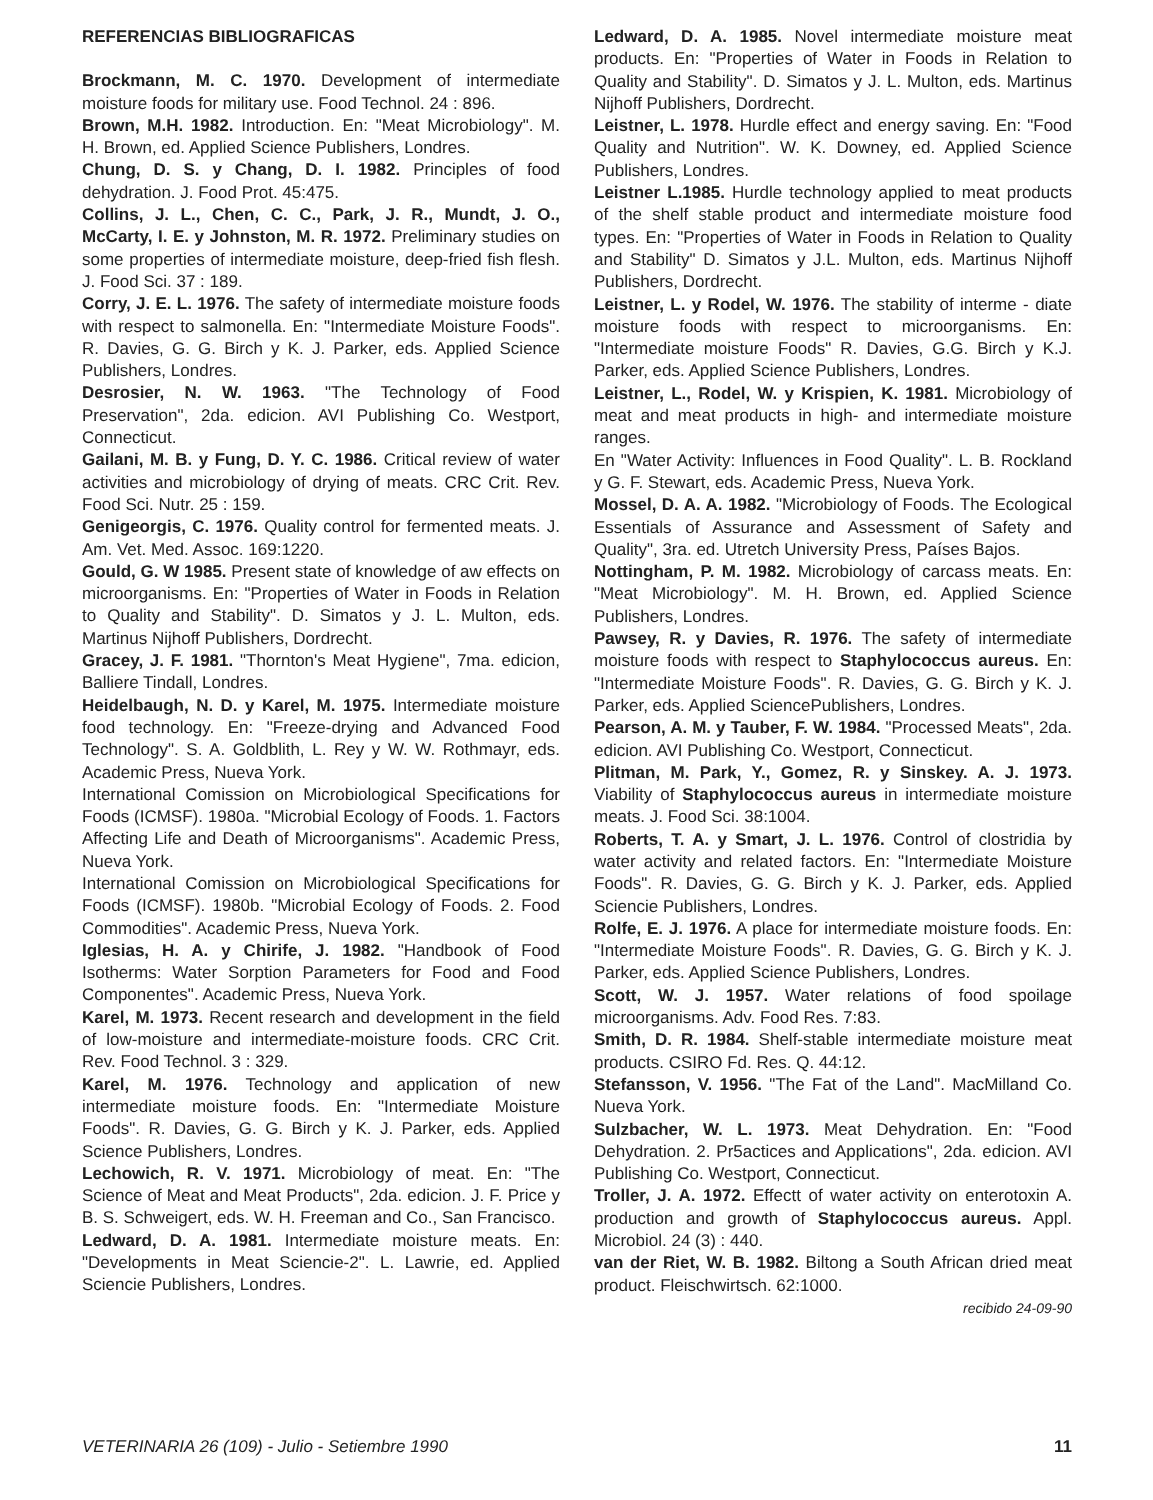REFERENCIAS BIBLIOGRAFICAS
Brockmann, M. C. 1970. Development of intermediate moisture foods for military use. Food Technol. 24 : 896.
Brown, M.H. 1982. Introduction. En: "Meat Microbiology". M. H. Brown, ed. Applied Science Publishers, Londres.
Chung, D. S. y Chang, D. I. 1982. Principles of food dehydration. J. Food Prot. 45:475.
Collins, J. L., Chen, C. C., Park, J. R., Mundt, J. O., McCarty, I. E. y Johnston, M. R. 1972. Preliminary studies on some properties of intermediate moisture, deep-fried fish flesh. J. Food Sci. 37 : 189.
Corry, J. E. L. 1976. The safety of intermediate moisture foods with respect to salmonella. En: "Intermediate Moisture Foods". R. Davies, G. G. Birch y K. J. Parker, eds. Applied Science Publishers, Londres.
Desrosier, N. W. 1963. "The Technology of Food Preservation", 2da. edicion. AVI Publishing Co. Westport, Connecticut.
Gailani, M. B. y Fung, D. Y. C. 1986. Critical review of water activities and microbiology of drying of meats. CRC Crit. Rev. Food Sci. Nutr. 25 : 159.
Genigeorgis, C. 1976. Quality control for fermented meats. J. Am. Vet. Med. Assoc. 169:1220.
Gould, G. W 1985. Present state of knowledge of aw effects on microorganisms. En: "Properties of Water in Foods in Relation to Quality and Stability". D. Simatos y J. L. Multon, eds. Martinus Nijhoff Publishers, Dordrecht.
Gracey, J. F. 1981. "Thornton's Meat Hygiene", 7ma. edicion, Balliere Tindall, Londres.
Heidelbaugh, N. D. y Karel, M. 1975. Intermediate moisture food technology. En: "Freeze-drying and Advanced Food Technology". S. A. Goldblith, L. Rey y W. W. Rothmayr, eds. Academic Press, Nueva York.
International Comission on Microbiological Specifications for Foods (ICMSF). 1980a. "Microbial Ecology of Foods. 1. Factors Affecting Life and Death of Microorganisms". Academic Press, Nueva York.
International Comission on Microbiological Specifications for Foods (ICMSF). 1980b. "Microbial Ecology of Foods. 2. Food Commodities". Academic Press, Nueva York.
Iglesias, H. A. y Chirife, J. 1982. "Handbook of Food Isotherms: Water Sorption Parameters for Food and Food Componentes". Academic Press, Nueva York.
Karel, M. 1973. Recent research and development in the field of low-moisture and intermediate-moisture foods. CRC Crit. Rev. Food Technol. 3 : 329.
Karel, M. 1976. Technology and application of new intermediate moisture foods. En: "Intermediate Moisture Foods". R. Davies, G. G. Birch y K. J. Parker, eds. Applied Science Publishers, Londres.
Lechowich, R. V. 1971. Microbiology of meat. En: "The Science of Meat and Meat Products", 2da. edicion. J. F. Price y B. S. Schweigert, eds. W. H. Freeman and Co., San Francisco.
Ledward, D. A. 1981. Intermediate moisture meats. En: "Developments in Meat Sciencie-2". L. Lawrie, ed. Applied Sciencie Publishers, Londres.
Ledward, D. A. 1985. Novel intermediate moisture meat products. En: "Properties of Water in Foods in Relation to Quality and Stability". D. Simatos y J. L. Multon, eds. Martinus Nijhoff Publishers, Dordrecht.
Leistner, L. 1978. Hurdle effect and energy saving. En: "Food Quality and Nutrition". W. K. Downey, ed. Applied Science Publishers, Londres.
Leistner L.1985. Hurdle technology applied to meat products of the shelf stable product and intermediate moisture food types. En: "Properties of Water in Foods in Relation to Quality and Stability" D. Simatos y J.L. Multon, eds. Martinus Nijhoff Publishers, Dordrecht.
Leistner, L. y Rodel, W. 1976. The stability of interme - diate moisture foods with respect to microorganisms. En: "Intermediate moisture Foods" R. Davies, G.G. Birch y K.J. Parker, eds. Applied Science Publishers, Londres.
Leistner, L., Rodel, W. y Krispien, K. 1981. Microbiology of meat and meat products in high- and intermediate moisture ranges.
En "Water Activity: Influences in Food Quality". L. B. Rockland y G. F. Stewart, eds. Academic Press, Nueva York.
Mossel, D. A. A. 1982. "Microbiology of Foods. The Ecological Essentials of Assurance and Assessment of Safety and Quality", 3ra. ed. Utretch University Press, Países Bajos.
Nottingham, P. M. 1982. Microbiology of carcass meats. En: "Meat Microbiology". M. H. Brown, ed. Applied Science Publishers, Londres.
Pawsey, R. y Davies, R. 1976. The safety of intermediate moisture foods with respect to Staphylococcus aureus. En: "Intermediate Moisture Foods". R. Davies, G. G. Birch y K. J. Parker, eds. Applied SciencePublishers, Londres.
Pearson, A. M. y Tauber, F. W. 1984. "Processed Meats", 2da. edicion. AVI Publishing Co. Westport, Connecticut.
Plitman, M. Park, Y., Gomez, R. y Sinskey. A. J. 1973. Viability of Staphylococcus aureus in intermediate moisture meats. J. Food Sci. 38:1004.
Roberts, T. A. y Smart, J. L. 1976. Control of clostridia by water activity and related factors. En: "Intermediate Moisture Foods". R. Davies, G. G. Birch y K. J. Parker, eds. Applied Sciencie Publishers, Londres.
Rolfe, E. J. 1976. A place for intermediate moisture foods. En: "Intermediate Moisture Foods". R. Davies, G. G. Birch y K. J. Parker, eds. Applied Science Publishers, Londres.
Scott, W. J. 1957. Water relations of food spoilage microorganisms. Adv. Food Res. 7:83.
Smith, D. R. 1984. Shelf-stable intermediate moisture meat products. CSIRO Fd. Res. Q. 44:12.
Stefansson, V. 1956. "The Fat of the Land". MacMilland Co. Nueva York.
Sulzbacher, W. L. 1973. Meat Dehydration. En: "Food Dehydration. 2. Pr5actices and Applications", 2da. edicion. AVI Publishing Co. Westport, Connecticut.
Troller, J. A. 1972. Effectt of water activity on enterotoxin A. production and growth of Staphylococcus aureus. Appl. Microbiol. 24 (3) : 440.
van der Riet, W. B. 1982. Biltong a South African dried meat product. Fleischwirtsch. 62:1000.
recibido 24-09-90
VETERINARIA 26 (109) - Julio - Setiembre 1990 11